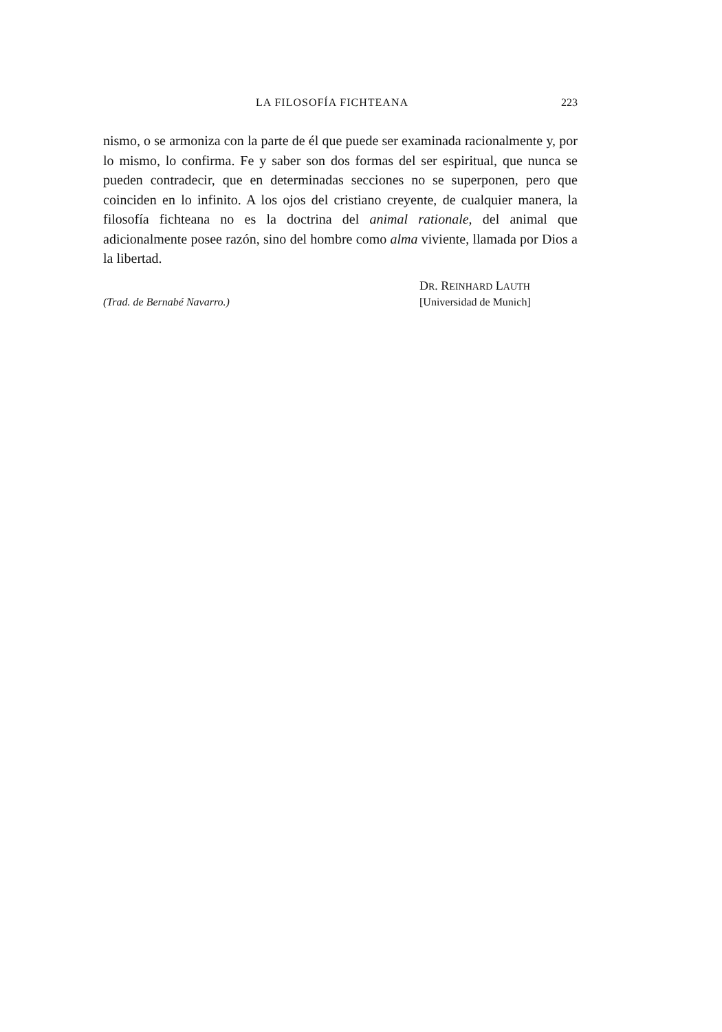LA FILOSOFÍA FICHTEANA 223
nismo, o se armoniza con la parte de él que puede ser examinada racionalmente y, por lo mismo, lo confirma. Fe y saber son dos formas del ser espiritual, que nunca se pueden contradecir, que en determinadas secciones no se superponen, pero que coinciden en lo infinito. A los ojos del cristiano creyente, de cualquier manera, la filosofía fichteana no es la doctrina del animal rationale, del animal que adicionalmente posee razón, sino del hombre como alma viviente, llamada por Dios a la libertad.
DR. REINHARD LAUTH
(Trad. de Bernabé Navarro.) [Universidad de Munich]